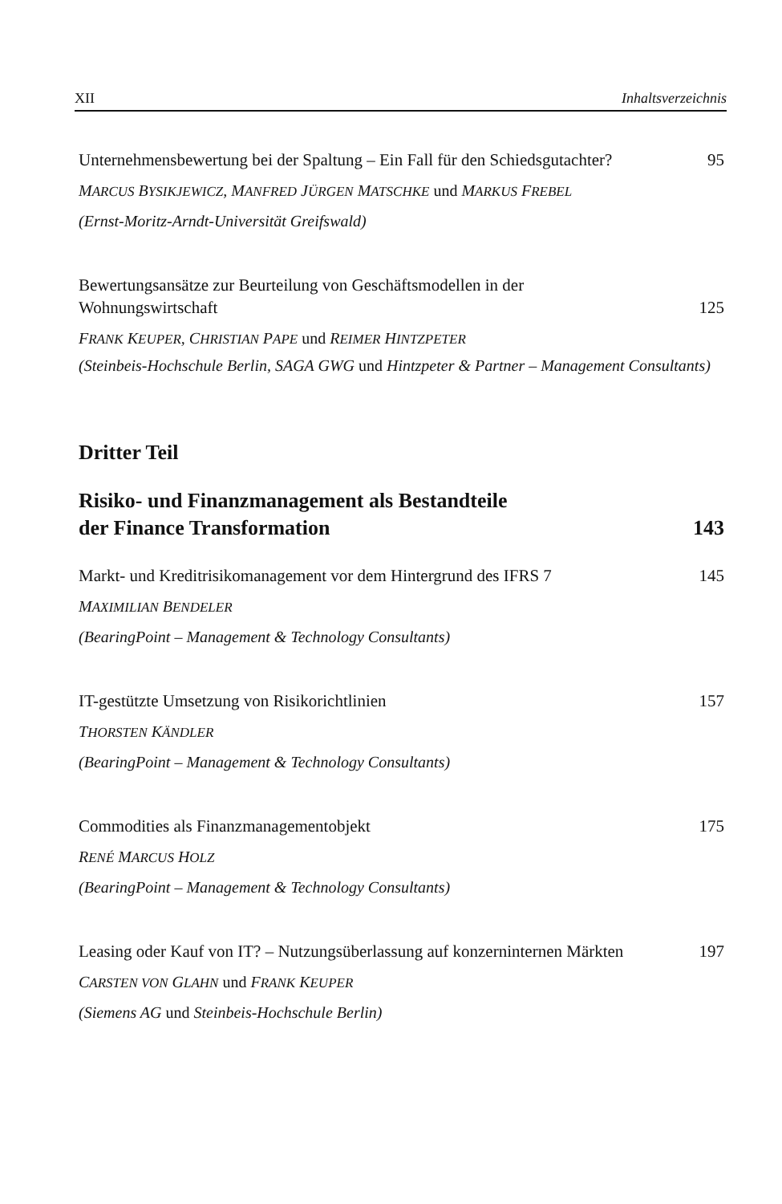XII Inhaltsverzeichnis
Unternehmensbewertung bei der Spaltung – Ein Fall für den Schiedsgutachter?
95
MARCUS BYSIKJEWICZ, MANFRED JÜRGEN MATSCHKE und MARKUS FREBEL
(Ernst-Moritz-Arndt-Universität Greifswald)
Bewertungsansätze zur Beurteilung von Geschäftsmodellen in der Wohnungswirtschaft
125
FRANK KEUPER, CHRISTIAN PAPE und REIMER HINTZPETER
(Steinbeis-Hochschule Berlin, SAGA GWG und Hintzpeter & Partner – Management Consultants)
Dritter Teil
Risiko- und Finanzmanagement als Bestandteile
der Finance Transformation
143
Markt- und Kreditrisikomanagement vor dem Hintergrund des IFRS 7
145
MAXIMILIAN BENDELER
(BearingPoint – Management & Technology Consultants)
IT-gestützte Umsetzung von Risikorichtlinien
157
THORSTEN KÄNDLER
(BearingPoint – Management & Technology Consultants)
Commodities als Finanzmanagementobjekt
175
RENÉ MARCUS HOLZ
(BearingPoint – Management & Technology Consultants)
Leasing oder Kauf von IT? – Nutzungsüberlassung auf konzerninternen Märkten
197
CARSTEN VON GLAHN und FRANK KEUPER
(Siemens AG und Steinbeis-Hochschule Berlin)